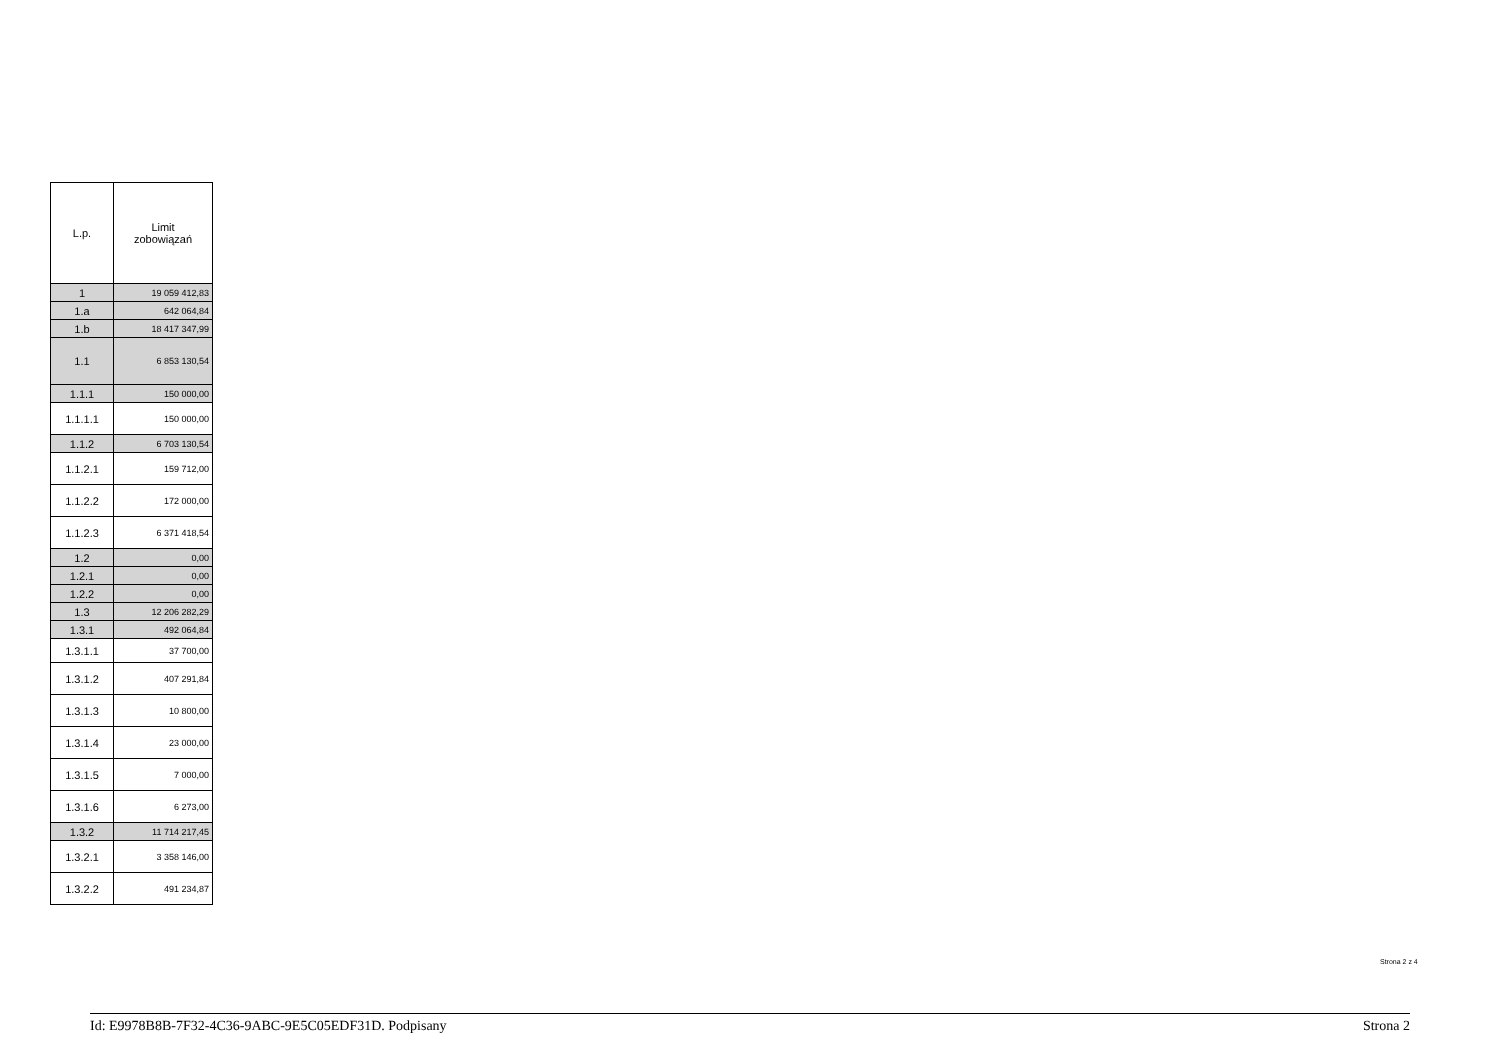| L.p. | Limit zobowiązań |
| --- | --- |
| 1 | 19 059 412,83 |
| 1.a | 642 064,84 |
| 1.b | 18 417 347,99 |
| 1.1 | 6 853 130,54 |
| 1.1.1 | 150 000,00 |
| 1.1.1.1 | 150 000,00 |
| 1.1.2 | 6 703 130,54 |
| 1.1.2.1 | 159 712,00 |
| 1.1.2.2 | 172 000,00 |
| 1.1.2.3 | 6 371 418,54 |
| 1.2 | 0,00 |
| 1.2.1 | 0,00 |
| 1.2.2 | 0,00 |
| 1.3 | 12 206 282,29 |
| 1.3.1 | 492 064,84 |
| 1.3.1.1 | 37 700,00 |
| 1.3.1.2 | 407 291,84 |
| 1.3.1.3 | 10 800,00 |
| 1.3.1.4 | 23 000,00 |
| 1.3.1.5 | 7 000,00 |
| 1.3.1.6 | 6 273,00 |
| 1.3.2 | 11 714 217,45 |
| 1.3.2.1 | 3 358 146,00 |
| 1.3.2.2 | 491 234,87 |
Strona 2 z 4
Id: E9978B8B-7F32-4C36-9ABC-9E5C05EDF31D. Podpisany Strona 2